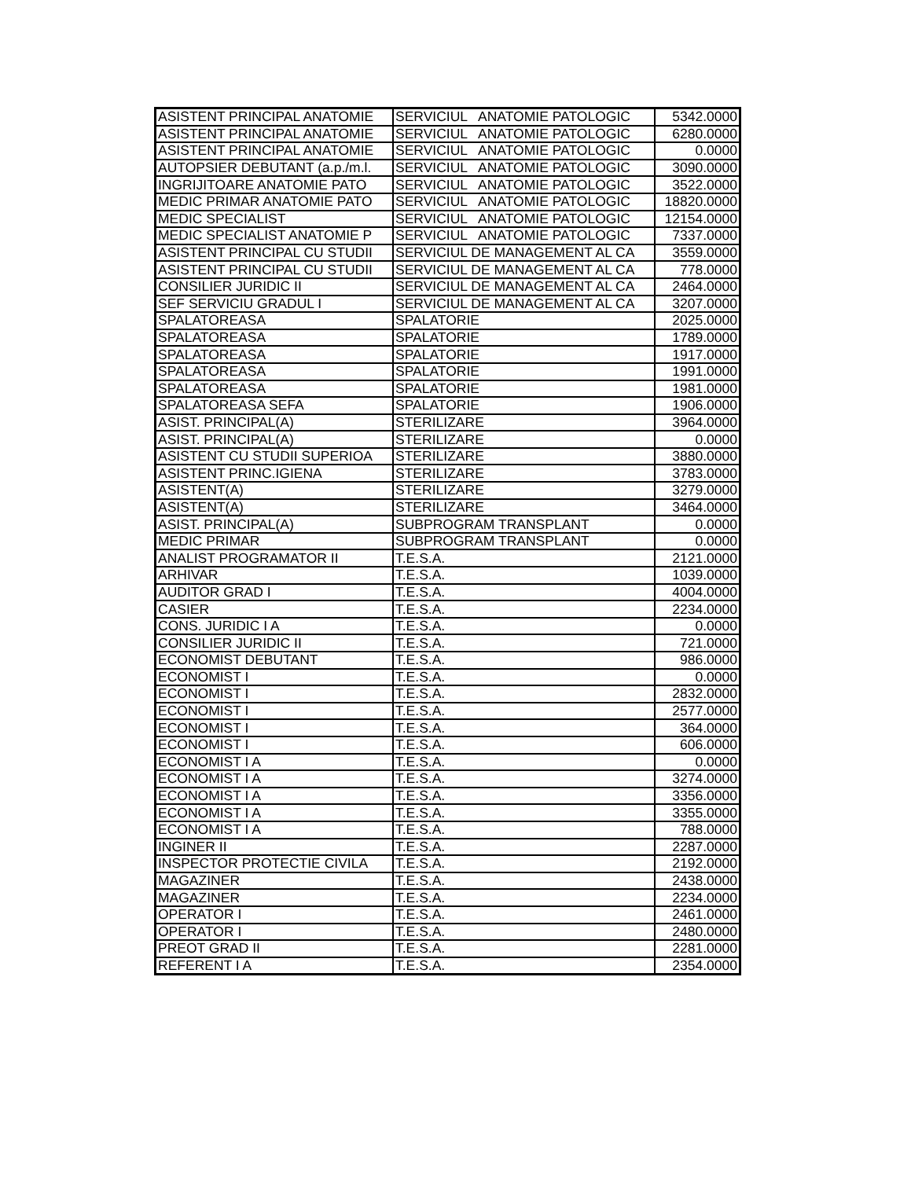| ASISTENT PRINCIPAL ANATOMIE | SERVICIUL ANATOMIE PATOLOGIC | 5342.0000 |
| ASISTENT PRINCIPAL ANATOMIE | SERVICIUL ANATOMIE PATOLOGIC | 6280.0000 |
| ASISTENT PRINCIPAL ANATOMIE | SERVICIUL ANATOMIE PATOLOGIC | 0.0000 |
| AUTOPSIER DEBUTANT (a.p./m.l. | SERVICIUL ANATOMIE PATOLOGIC | 3090.0000 |
| INGRIJITOARE ANATOMIE PATO | SERVICIUL ANATOMIE PATOLOGIC | 3522.0000 |
| MEDIC PRIMAR ANATOMIE PATO | SERVICIUL ANATOMIE PATOLOGIC | 18820.0000 |
| MEDIC SPECIALIST | SERVICIUL ANATOMIE PATOLOGIC | 12154.0000 |
| MEDIC SPECIALIST ANATOMIE P | SERVICIUL ANATOMIE PATOLOGIC | 7337.0000 |
| ASISTENT PRINCIPAL CU STUDII | SERVICIUL DE MANAGEMENT AL CA | 3559.0000 |
| ASISTENT PRINCIPAL CU STUDII | SERVICIUL DE MANAGEMENT AL CA | 778.0000 |
| CONSILIER JURIDIC II | SERVICIUL DE MANAGEMENT AL CA | 2464.0000 |
| SEF SERVICIU GRADUL I | SERVICIUL DE MANAGEMENT AL CA | 3207.0000 |
| SPALATOREASA | SPALATORIE | 2025.0000 |
| SPALATOREASA | SPALATORIE | 1789.0000 |
| SPALATOREASA | SPALATORIE | 1917.0000 |
| SPALATOREASA | SPALATORIE | 1991.0000 |
| SPALATOREASA | SPALATORIE | 1981.0000 |
| SPALATOREASA SEFA | SPALATORIE | 1906.0000 |
| ASIST. PRINCIPAL(A) | STERILIZARE | 3964.0000 |
| ASIST. PRINCIPAL(A) | STERILIZARE | 0.0000 |
| ASISTENT CU STUDII SUPERIOA | STERILIZARE | 3880.0000 |
| ASISTENT PRINC.IGIENA | STERILIZARE | 3783.0000 |
| ASISTENT(A) | STERILIZARE | 3279.0000 |
| ASISTENT(A) | STERILIZARE | 3464.0000 |
| ASIST. PRINCIPAL(A) | SUBPROGRAM TRANSPLANT | 0.0000 |
| MEDIC PRIMAR | SUBPROGRAM TRANSPLANT | 0.0000 |
| ANALIST PROGRAMATOR II | T.E.S.A. | 2121.0000 |
| ARHIVAR | T.E.S.A. | 1039.0000 |
| AUDITOR GRAD I | T.E.S.A. | 4004.0000 |
| CASIER | T.E.S.A. | 2234.0000 |
| CONS. JURIDIC I A | T.E.S.A. | 0.0000 |
| CONSILIER JURIDIC II | T.E.S.A. | 721.0000 |
| ECONOMIST DEBUTANT | T.E.S.A. | 986.0000 |
| ECONOMIST I | T.E.S.A. | 0.0000 |
| ECONOMIST I | T.E.S.A. | 2832.0000 |
| ECONOMIST I | T.E.S.A. | 2577.0000 |
| ECONOMIST I | T.E.S.A. | 364.0000 |
| ECONOMIST I | T.E.S.A. | 606.0000 |
| ECONOMIST I A | T.E.S.A. | 0.0000 |
| ECONOMIST I A | T.E.S.A. | 3274.0000 |
| ECONOMIST I A | T.E.S.A. | 3356.0000 |
| ECONOMIST I A | T.E.S.A. | 3355.0000 |
| ECONOMIST I A | T.E.S.A. | 788.0000 |
| INGINER II | T.E.S.A. | 2287.0000 |
| INSPECTOR PROTECTIE CIVILA | T.E.S.A. | 2192.0000 |
| MAGAZINER | T.E.S.A. | 2438.0000 |
| MAGAZINER | T.E.S.A. | 2234.0000 |
| OPERATOR I | T.E.S.A. | 2461.0000 |
| OPERATOR I | T.E.S.A. | 2480.0000 |
| PREOT GRAD II | T.E.S.A. | 2281.0000 |
| REFERENT I A | T.E.S.A. | 2354.0000 |